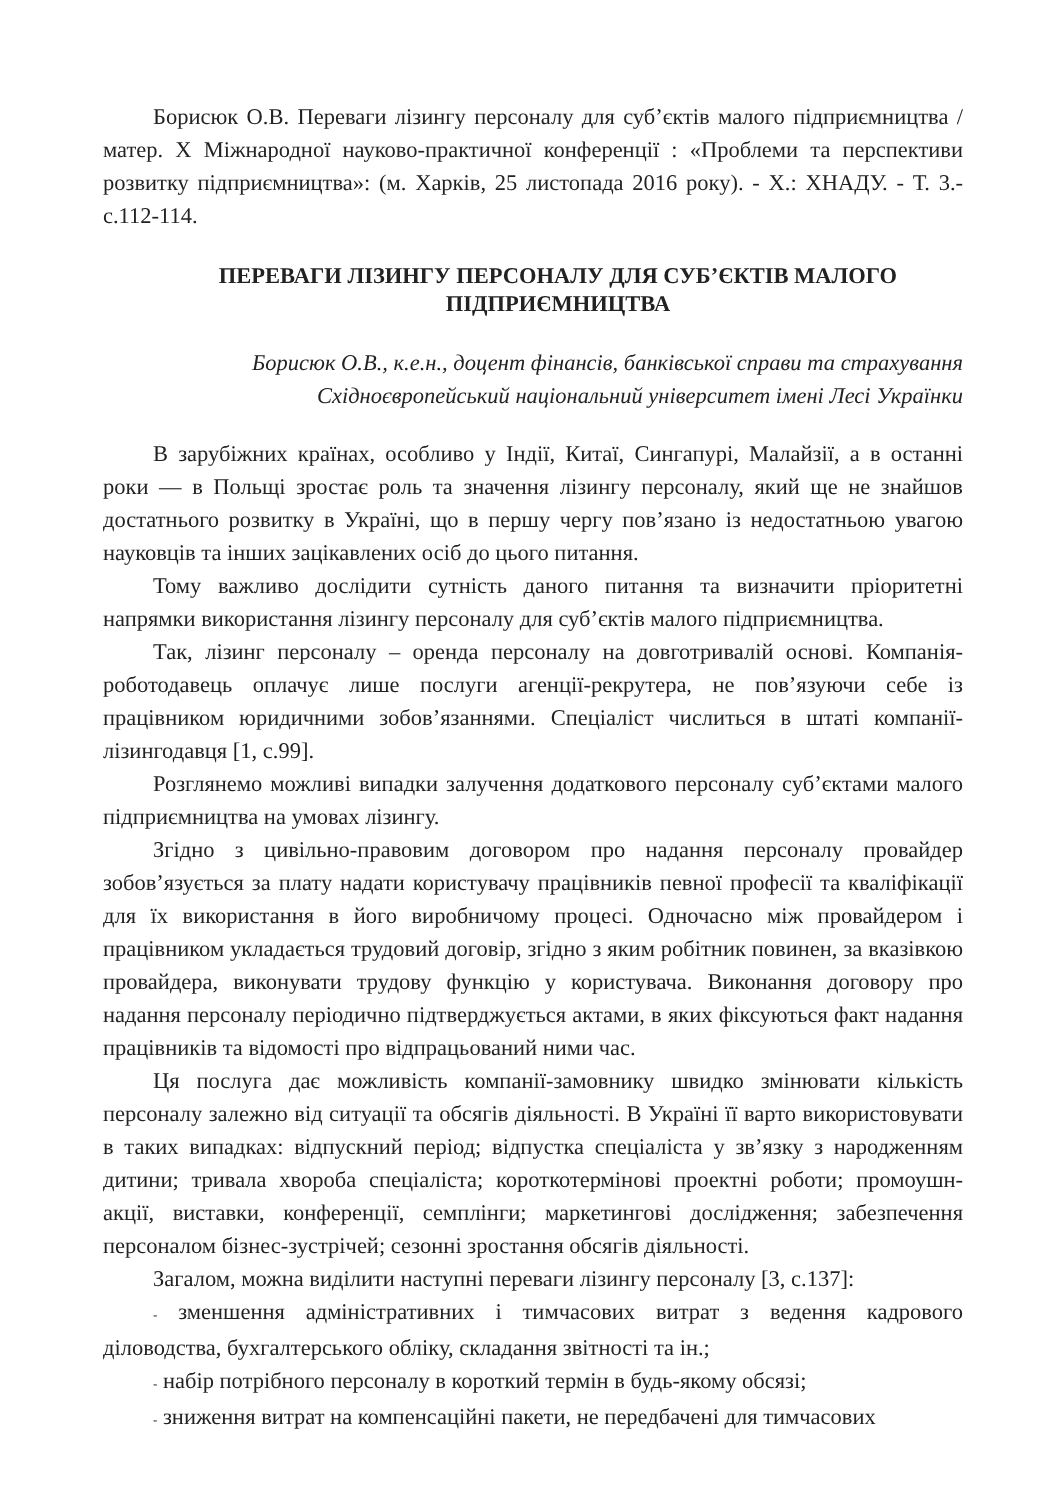Борисюк О.В. Переваги лізингу персоналу для суб’єктів малого підприємництва / матер. X Міжнародної науково-практичної конференції : «Проблеми та перспективи розвитку підприємництва»: (м. Харків, 25 листопада 2016 року). - Х.: ХНАДУ. - Т. 3.- с.112-114.
ПЕРЕВАГИ ЛІЗИНГУ ПЕРСОНАЛУ ДЛЯ СУБ’ЄКТІВ МАЛОГО ПІДПРИЄМНИЦТВА
Борисюк О.В., к.е.н., доцент фінансів, банківської справи та страхування
Східноєвропейський національний університет імені Лесі Українки
В зарубіжних країнах, особливо у Індії, Китаї, Сингапурі, Малайзії, а в останні роки — в Польщі зростає роль та значення лізингу персоналу, який ще не знайшов достатнього розвитку в Україні, що в першу чергу пов’язано із недостатньою увагою науковців та інших зацікавлених осіб до цього питання.
Тому важливо дослідити сутність даного питання та визначити пріоритетні напрямки використання лізингу персоналу для суб’єктів малого підприємництва.
Так, лізинг персоналу – оренда персоналу на довготривалій основі. Компанія-роботодавець оплачує лише послуги агенції-рекрутера, не пов’язуючи себе із працівником юридичними зобов’язаннями. Спеціаліст числиться в штаті компанії-лізингодавця [1, с.99].
Розглянемо можливі випадки залучення додаткового персоналу суб’єктами малого підприємництва на умовах лізингу.
Згідно з цивільно-правовим договором про надання персоналу провайдер зобов’язується за плату надати користувачу працівників певної професії та кваліфікації для їх використання в його виробничому процесі. Одночасно між провайдером і працівником укладається трудовий договір, згідно з яким робітник повинен, за вказівкою провайдера, виконувати трудову функцію у користувача. Виконання договору про надання персоналу періодично підтверджується актами, в яких фіксуються факт надання працівників та відомості про відпрацьований ними час.
Ця послуга дає можливість компанії-замовнику швидко змінювати кількість персоналу залежно від ситуації та обсягів діяльності. В Україні її варто використовувати в таких випадках: відпускний період; відпустка спеціаліста у зв’язку з народженням дитини; тривала хвороба спеціаліста; короткотермінові проектні роботи; промоушн-акції, виставки, конференції, семплінги; маркетингові дослідження; забезпечення персоналом бізнес-зустрічей; сезонні зростання обсягів діяльності.
Загалом, можна виділити наступні переваги лізингу персоналу [3, с.137]:
- зменшення адміністративних і тимчасових витрат з ведення кадрового діловодства, бухгалтерського обліку, складання звітності та ін.;
- набір потрібного персоналу в короткий термін в будь-якому обсязі;
- зниження витрат на компенсаційні пакети, не передбачені для тимчасових